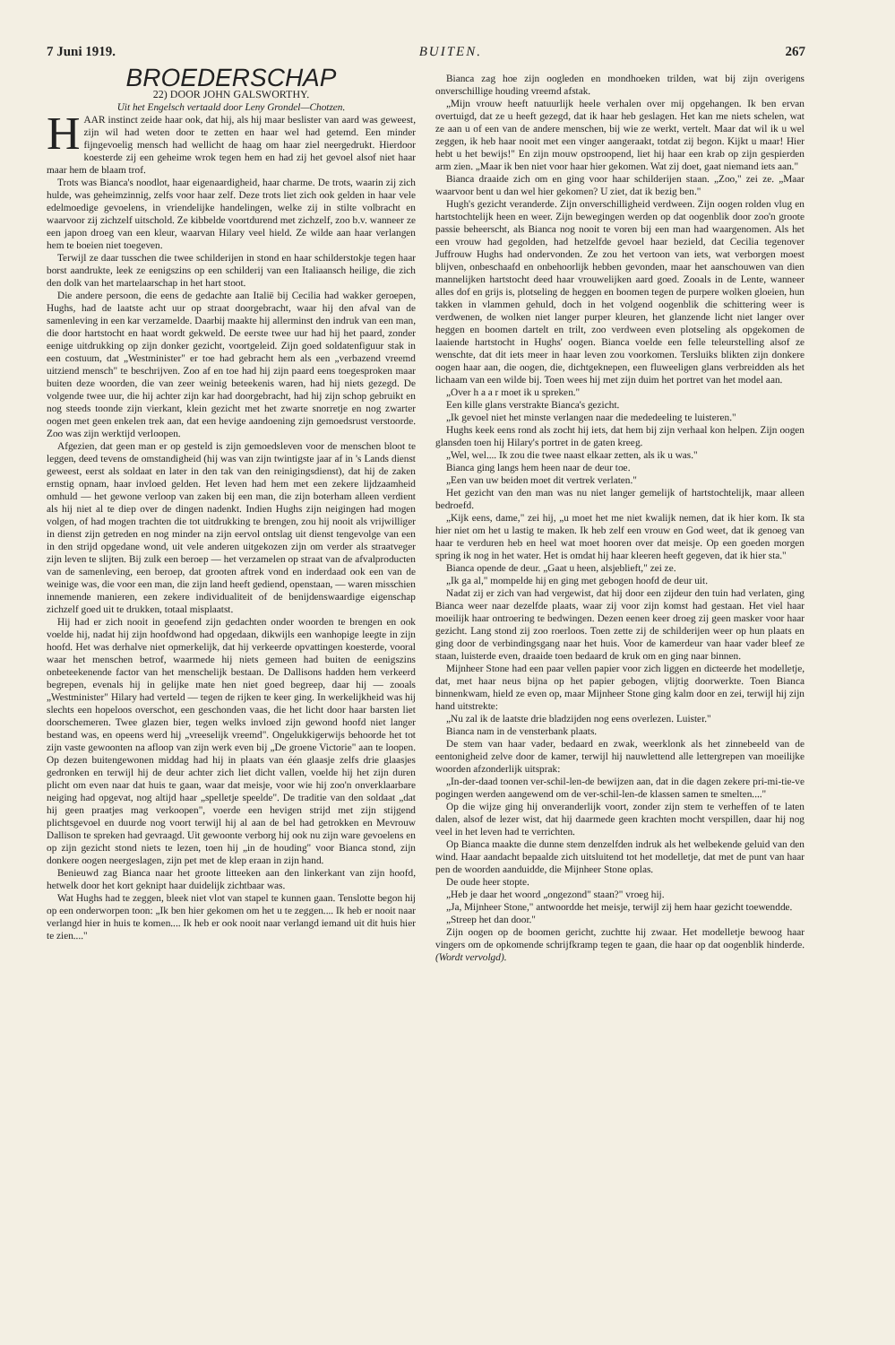7 Juni 1919. BUITEN. 267
BROEDERSCHAP
22) DOOR JOHN GALSWORTHY.
Uit het Engelsch vertaald door Leny Grondel—Chotzen.
HAAR instinct zeide haar ook, dat hij, als hij maar beslister van aard was geweest, zijn wil had weten door te zetten en haar wel had getemd. Een minder fijngevoelig mensch had wellicht de haag om haar ziel neergedrukt. Hierdoor koesterde zij een geheime wrok tegen hem en had zij het gevoel alsof niet haar maar hem de blaam trof.
Trots was Bianca's noodlot, haar eigenaardigheid, haar charme. De trots, waarin zij zich hulde, was geheimzinnig, zelfs voor haar zelf. Deze trots liet zich ook gelden in haar vele edelmoedige gevoelens, in vriendelijke handelingen, welke zij in stilte volbracht en waarvoor zij zichzelf uitschold. Ze kibbelde voortdurend met zichzelf, zoo b.v. wanneer ze een japon droeg van een kleur, waarvan Hilary veel hield. Ze wilde aan haar verlangen hem te boeien niet toegeven.
Terwijl ze daar tusschen die twee schilderijen in stond en haar schilderstokje tegen haar borst aandrukte, leek ze eenigszins op een schilderij van een Italiaansch heilige, die zich den dolk van het martelaarschap in het hart stoot.
Die andere persoon, die eens de gedachte aan Italië bij Cecilia had wakker geroepen, Hughs, had de laatste acht uur op straat doorgebracht, waar hij den afval van de samenleving in een kar verzamelde. Daarbij maakte hij allerminst den indruk van een man, die door hartstocht en haat wordt gekweld. De eerste twee uur had hij het paard, zonder eenige uitdrukking op zijn donker gezicht, voortgeleid. Zijn goed soldatenfiguur stak in een costuum, dat „Westminister" er toe had gebracht hem als een „verbazend vreemd uitziend mensch" te beschrijven. Zoo af en toe had hij zijn paard eens toegesproken maar buiten deze woorden, die van zeer weinig beteekenis waren, had hij niets gezegd. De volgende twee uur, die hij achter zijn kar had doorgebracht, had hij zijn schop gebruikt en nog steeds toonde zijn vierkant, klein gezicht met het zwarte snorretje en nog zwarter oogen met geen enkelen trek aan, dat een hevige aandoening zijn gemoedsrust verstoorde. Zoo was zijn werktijd verloopen.
Afgezien, dat geen man er op gesteld is zijn gemoedsleven voor de menschen bloot te leggen, deed tevens de omstandigheid (hij was van zijn twintigste jaar af in 's Lands dienst geweest, eerst als soldaat en later in den tak van den reinigingsdienst), dat hij de zaken ernstig opnam, haar invloed gelden. Het leven had hem met een zekere lijdzaamheid omhuld — het gewone verloop van zaken bij een man, die zijn boterham alleen verdient als hij niet al te diep over de dingen nadenkt. Indien Hughs zijn neigingen had mogen volgen, of had mogen trachten die tot uitdrukking te brengen, zou hij nooit als vrijwilliger in dienst zijn getreden en nog minder na zijn eervol ontslag uit dienst tengevolge van een in den strijd opgedane wond, uit vele anderen uitgekozen zijn om verder als straatveger zijn leven te slijten. Bij zulk een beroep — het verzamelen op straat van de afvalproducten van de samenleving, een beroep, dat grooten aftrek vond en inderdaad ook een van de weinige was, die voor een man, die zijn land heeft gediend, openstaan, — waren misschien innemende manieren, een zekere individualiteit of de benijdenswaardige eigenschap zichzelf goed uit te drukken, totaal misplaatst.
Hij had er zich nooit in geoefend zijn gedachten onder woorden te brengen en ook voelde hij, nadat hij zijn hoofdwond had opgedaan, dikwijls een wanhopige leegte in zijn hoofd. Het was derhalve niet opmerkelijk, dat hij verkeerde opvattingen koesterde, vooral waar het menschen betrof, waarmede hij niets gemeen had buiten de eenigszins onbeteekenende factor van het menschelijk bestaan. De Dallisons hadden hem verkeerd begrepen, evenals hij in gelijke mate hen niet goed begreep, daar hij — zooals „Westminister" Hilary had verteld — tegen de rijken te keer ging. In werkelijkheid was hij slechts een hopeloos overschot, een geschonden vaas, die het licht door haar barsten liet doorschemeren. Twee glazen bier, tegen welks invloed zijn gewond hoofd niet langer bestand was, en opeens werd hij „vreeselijk vreemd". Ongelukkigerwijs behoorde het tot zijn vaste gewoonten na afloop van zijn werk even bij „De groene Victorie" aan te loopen. Op dezen buitengewonen middag had hij in plaats van één glaasje zelfs drie glaasjes gedronken en terwijl hij de deur achter zich liet dicht vallen, voelde hij het zijn duren plicht om even naar dat huis te gaan, waar dat meisje, voor wie hij zoo'n onverklaarbare neiging had opgevat, nog altijd haar „spelletje speelde". De traditie van den soldaat „dat hij geen praatjes mag verkoopen", voerde een hevigen strijd met zijn stijgend plichtsgevoel en duurde nog voort terwijl hij al aan de bel had getrokken en Mevrouw Dallison te spreken had gevraagd. Uit gewoonte verborg hij ook nu zijn ware gevoelens en op zijn gezicht stond niets te lezen, toen hij „in de houding" voor Bianca stond, zijn donkere oogen neergeslagen, zijn pet met de klep eraan in zijn hand.
Benieuwd zag Bianca naar het groote litteeken aan den linkerkant van zijn hoofd, hetwelk door het kort geknipt haar duidelijk zichtbaar was.
Wat Hughs had te zeggen, bleek niet vlot van stapel te kunnen gaan. Tenslotte begon hij op een onderworpen toon: „Ik ben hier gekomen om het u te zeggen.... Ik heb er nooit naar verlangd hier in huis te komen.... Ik heb er ook nooit naar verlangd iemand uit dit huis hier te zien...."
Bianca zag hoe zijn oogleden en mondhoeken trilden, wat bij zijn overigens onverschillige houding vreemd afstak.
„Mijn vrouw heeft natuurlijk heele verhalen over mij opgehangen. Ik ben ervan overtuigd, dat ze u heeft gezegd, dat ik haar heb geslagen. Het kan me niets schelen, wat ze aan u of een van de andere menschen, bij wie ze werkt, vertelt. Maar dat wil ik u wel zeggen, ik heb haar nooit met een vinger aangeraakt, totdat zij begon. Kijkt u maar! Hier hebt u het bewijs!" En zijn mouw opstroopend, liet hij haar een krab op zijn gespierden arm zien. „Maar ik ben niet voor haar hier gekomen. Wat zij doet, gaat niemand iets aan."
Bianca draaide zich om en ging voor haar schilderijen staan. „Zoo," zei ze. „Maar waarvoor bent u dan wel hier gekomen? U ziet, dat ik bezig ben."
Hugh's gezicht veranderde. Zijn onverschilligheid verdween. Zijn oogen rolden vlug en hartstochtelijk heen en weer. Zijn bewegingen werden op dat oogenblik door zoo'n groote passie beheerscht, als Bianca nog nooit te voren bij een man had waargenomen. Als het een vrouw had gegolden, had hetzelfde gevoel haar bezield, dat Cecilia tegenover Juffrouw Hughs had ondervonden. Ze zou het vertoon van iets, wat verborgen moest blijven, onbeschaafd en onbehoorlijk hebben gevonden, maar het aanschouwen van dien mannelijken hartstocht deed haar vrouwelijken aard goed. Zooals in de Lente, wanneer alles dof en grijs is, plotseling de heggen en boomen tegen de purpere wolken gloeien, hun takken in vlammen gehuld, doch in het volgend oogenblik die schittering weer is verdwenen, de wolken niet langer purper kleuren, het glanzende licht niet langer over heggen en boomen dartelt en trilt, zoo verdween even plotseling als opgekomen de laaiende hartstocht in Hughs' oogen. Bianca voelde een felle teleurstelling alsof ze wenschte, dat dit iets meer in haar leven zou voorkomen. Tersluiks blikten zijn donkere oogen haar aan, die oogen, die, dichtgeknepen, een fluweeligen glans verbreidden als het lichaam van een wilde bij. Toen wees hij met zijn duim het portret van het model aan.
„Over h a a r moet ik u spreken."
Een kille glans verstrakte Bianca's gezicht.
„Ik gevoel niet het minste verlangen naar die mededeeling te luisteren."
Hughs keek eens rond als zocht hij iets, dat hem bij zijn verhaal kon helpen. Zijn oogen glansden toen hij Hilary's portret in de gaten kreeg.
„Wel, wel.... Ik zou die twee naast elkaar zetten, als ik u was."
Bianca ging langs hem heen naar de deur toe.
„Een van uw beiden moet dit vertrek verlaten."
Het gezicht van den man was nu niet langer gemelijk of hartstochtelijk, maar alleen bedroefd.
„Kijk eens, dame," zei hij, „u moet het me niet kwalijk nemen, dat ik hier kom. Ik sta hier niet om het u lastig te maken. Ik heb zelf een vrouw en God weet, dat ik genoeg van haar te verduren heb en heel wat moet hooren over dat meisje. Op een goeden morgen spring ik nog in het water. Het is omdat hij haar kleeren heeft gegeven, dat ik hier sta."
Bianca opende de deur. „Gaat u heen, alsjeblieft," zei ze.
„Ik ga al," mompelde hij en ging met gebogen hoofd de deur uit.
Nadat zij er zich van had vergewist, dat hij door een zijdeur den tuin had verlaten, ging Bianca weer naar dezelfde plaats, waar zij voor zijn komst had gestaan. Het viel haar moeilijk haar ontroering te bedwingen. Dezen eenen keer droeg zij geen masker voor haar gezicht. Lang stond zij zoo roerloos. Toen zette zij de schilderijen weer op hun plaats en ging door de verbindingsgang naar het huis. Voor de kamerdeur van haar vader bleef ze staan, luisterde even, draaide toen bedaard de kruk om en ging naar binnen.
Mijnheer Stone had een paar vellen papier voor zich liggen en dicteerde het modelletje, dat, met haar neus bijna op het papier gebogen, vlijtig doorwerkte. Toen Bianca binnenkwam, hield ze even op, maar Mijnheer Stone ging kalm door en zei, terwijl hij zijn hand uitstrekte:
„Nu zal ik de laatste drie bladzijden nog eens overlezen. Luister."
Bianca nam in de vensterbank plaats.
De stem van haar vader, bedaard en zwak, weerklonk als het zinnebeeld van de eentonigheid zelve door de kamer, terwijl hij nauwlettend alle lettergrepen van moeilijke woorden afzonderlijk uitsprak:
„In-der-daad toonen ver-schil-len-de bewijzen aan, dat in die dagen zekere pri-mi-tie-ve pogingen werden aangewend om de ver-schil-len-de klassen samen te smelten...."
Op die wijze ging hij onveranderlijk voort, zonder zijn stem te verheffen of te laten dalen, alsof de lezer wist, dat hij daarmede geen krachten mocht verspillen, daar hij nog veel in het leven had te verrichten.
Op Bianca maakte die dunne stem denzelfden indruk als het welbekende geluid van den wind. Haar aandacht bepaalde zich uitsluitend tot het modelletje, dat met de punt van haar pen de woorden aanduidde, die Mijnheer Stone oplas.
De oude heer stopte.
„Heb je daar het woord „ongezond" staan?" vroeg hij.
„Ja, Mijnheer Stone," antwoordde het meisje, terwijl zij hem haar gezicht toewendde.
„Streep het dan door."
Zijn oogen op de boomen gericht, zuchtte hij zwaar. Het modelletje bewoog haar vingers om de opkomende schrijfkramp tegen te gaan, die haar op dat oogenblik hinderde. (Wordt vervolgd).